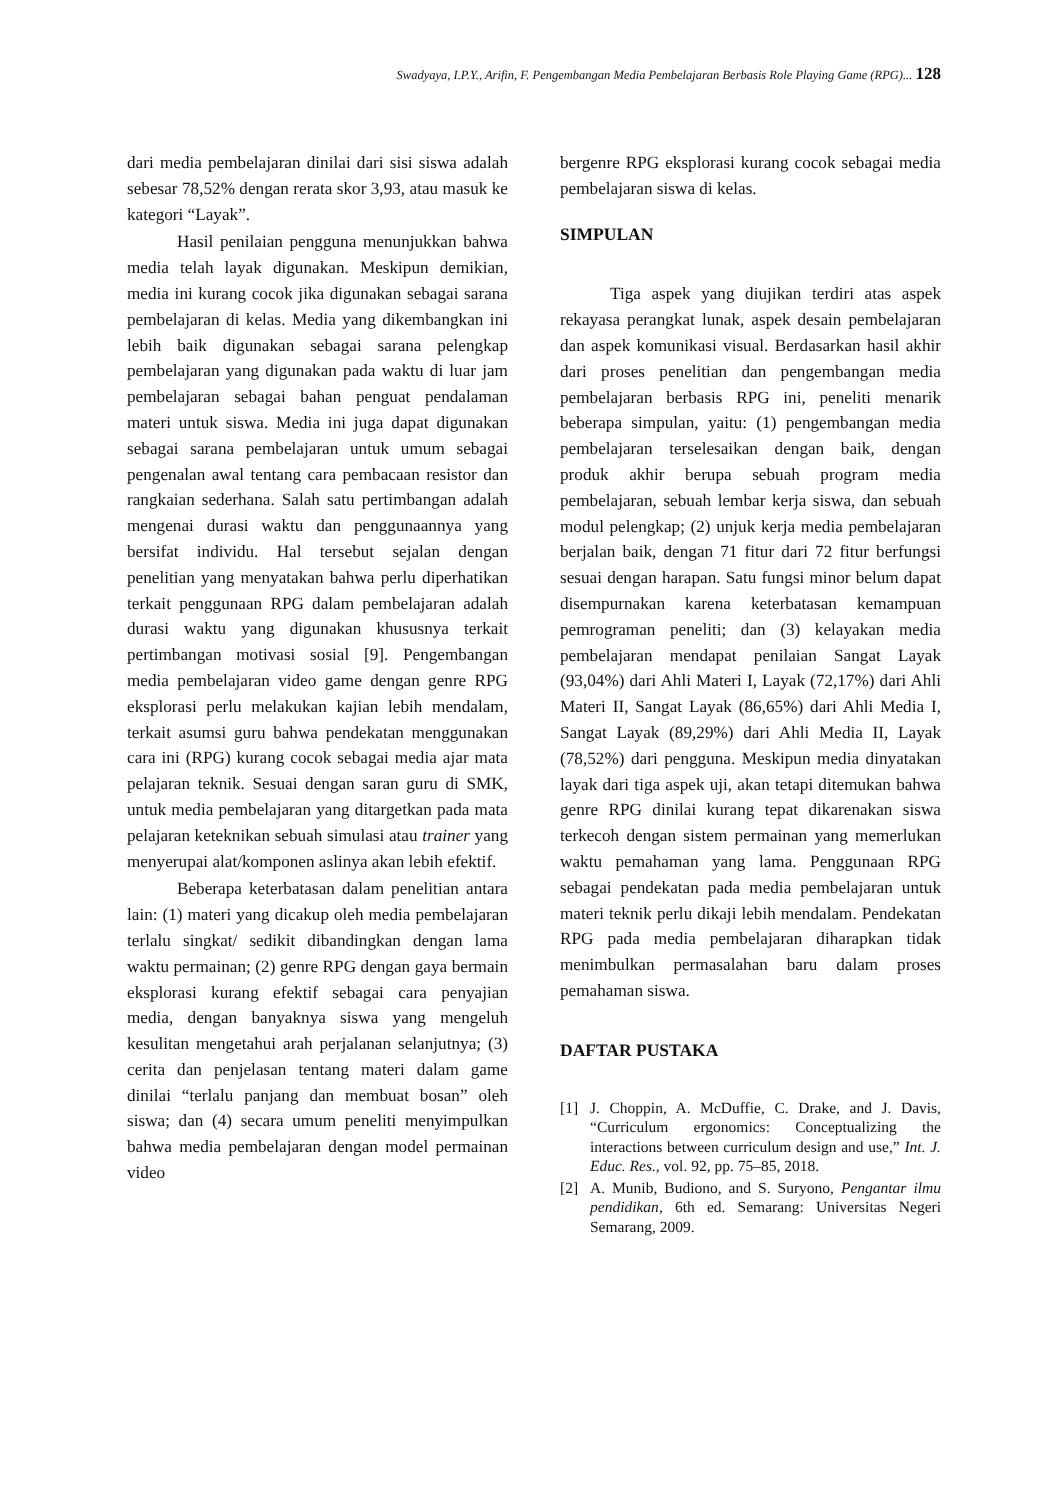Swadyaya, I.P.Y., Arifin, F. Pengembangan Media Pembelajaran Berbasis Role Playing Game (RPG)... 128
dari media pembelajaran dinilai dari sisi siswa adalah sebesar 78,52% dengan rerata skor 3,93, atau masuk ke kategori “Layak”.
Hasil penilaian pengguna menunjukkan bahwa media telah layak digunakan. Meskipun demikian, media ini kurang cocok jika digunakan sebagai sarana pembelajaran di kelas. Media yang dikembangkan ini lebih baik digunakan sebagai sarana pelengkap pembelajaran yang digunakan pada waktu di luar jam pembelajaran sebagai bahan penguat pendalaman materi untuk siswa. Media ini juga dapat digunakan sebagai sarana pembelajaran untuk umum sebagai pengenalan awal tentang cara pembacaan resistor dan rangkaian sederhana. Salah satu pertimbangan adalah mengenai durasi waktu dan penggunaannya yang bersifat individu. Hal tersebut sejalan dengan penelitian yang menyatakan bahwa perlu diperhatikan terkait penggunaan RPG dalam pembelajaran adalah durasi waktu yang digunakan khususnya terkait pertimbangan motivasi sosial [9]. Pengembangan media pembelajaran video game dengan genre RPG eksplorasi perlu melakukan kajian lebih mendalam, terkait asumsi guru bahwa pendekatan menggunakan cara ini (RPG) kurang cocok sebagai media ajar mata pelajaran teknik. Sesuai dengan saran guru di SMK, untuk media pembelajaran yang ditargetkan pada mata pelajaran keteknikan sebuah simulasi atau trainer yang menyerupai alat/komponen aslinya akan lebih efektif.
Beberapa keterbatasan dalam penelitian antara lain: (1) materi yang dicakup oleh media pembelajaran terlalu singkat/ sedikit dibandingkan dengan lama waktu permainan; (2) genre RPG dengan gaya bermain eksplorasi kurang efektif sebagai cara penyajian media, dengan banyaknya siswa yang mengeluh kesulitan mengetahui arah perjalanan selanjutnya; (3) cerita dan penjelasan tentang materi dalam game dinilai “terlalu panjang dan membuat bosan” oleh siswa; dan (4) secara umum peneliti menyimpulkan bahwa media pembelajaran dengan model permainan video
bergenre RPG eksplorasi kurang cocok sebagai media pembelajaran siswa di kelas.
SIMPULAN
Tiga aspek yang diujikan terdiri atas aspek rekayasa perangkat lunak, aspek desain pembelajaran dan aspek komunikasi visual. Berdasarkan hasil akhir dari proses penelitian dan pengembangan media pembelajaran berbasis RPG ini, peneliti menarik beberapa simpulan, yaitu: (1) pengembangan media pembelajaran terselesaikan dengan baik, dengan produk akhir berupa sebuah program media pembelajaran, sebuah lembar kerja siswa, dan sebuah modul pelengkap; (2) unjuk kerja media pembelajaran berjalan baik, dengan 71 fitur dari 72 fitur berfungsi sesuai dengan harapan. Satu fungsi minor belum dapat disempurnakan karena keterbatasan kemampuan pemrograman peneliti; dan (3) kelayakan media pembelajaran mendapat penilaian Sangat Layak (93,04%) dari Ahli Materi I, Layak (72,17%) dari Ahli Materi II, Sangat Layak (86,65%) dari Ahli Media I, Sangat Layak (89,29%) dari Ahli Media II, Layak (78,52%) dari pengguna. Meskipun media dinyatakan layak dari tiga aspek uji, akan tetapi ditemukan bahwa genre RPG dinilai kurang tepat dikarenakan siswa terkecoh dengan sistem permainan yang memerlukan waktu pemahaman yang lama. Penggunaan RPG sebagai pendekatan pada media pembelajaran untuk materi teknik perlu dikaji lebih mendalam. Pendekatan RPG pada media pembelajaran diharapkan tidak menimbulkan permasalahan baru dalam proses pemahaman siswa.
DAFTAR PUSTAKA
[1] J. Choppin, A. McDuffie, C. Drake, and J. Davis, “Curriculum ergonomics: Conceptualizing the interactions between curriculum design and use,” Int. J. Educ. Res., vol. 92, pp. 75–85, 2018.
[2] A. Munib, Budiono, and S. Suryono, Pengantar ilmu pendidikan, 6th ed. Semarang: Universitas Negeri Semarang, 2009.